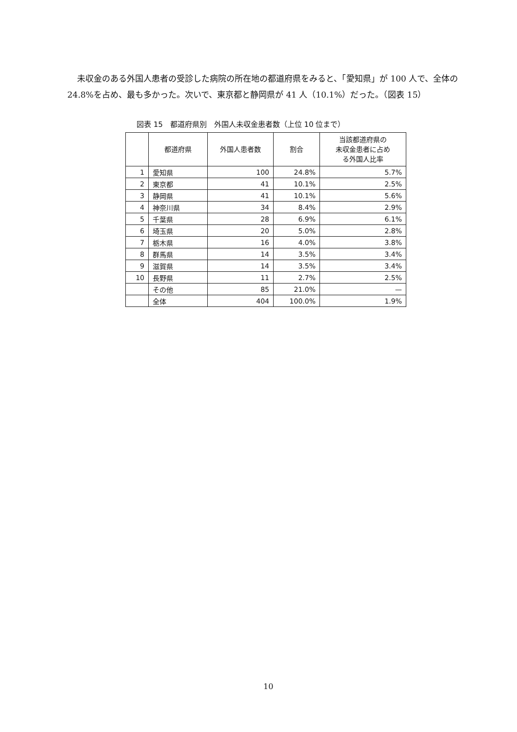未収金のある外国人患者の受診した病院の所在地の都道府県をみると、「愛知県」が 100 人で、全体の 24.8%を占め、最も多かった。次いで、東京都と静岡県が 41 人（10.1%）だった。（図表 15）
図表 15　都道府県別　外国人未収金患者数（上位 10 位まで）
| | 都道府県 | 外国人患者数 | 割合 | 当該都道府県の 未収金患者に占め る外国人比率 |
| --- | --- | --- | --- | --- |
| 1 | 愛知県 | 100 | 24.8% | 5.7% |
| 2 | 東京都 | 41 | 10.1% | 2.5% |
| 3 | 静岡県 | 41 | 10.1% | 5.6% |
| 4 | 神奈川県 | 34 | 8.4% | 2.9% |
| 5 | 千葉県 | 28 | 6.9% | 6.1% |
| 6 | 埼玉県 | 20 | 5.0% | 2.8% |
| 7 | 栃木県 | 16 | 4.0% | 3.8% |
| 8 | 群馬県 | 14 | 3.5% | 3.4% |
| 9 | 滋賀県 | 14 | 3.5% | 3.4% |
| 10 | 長野県 | 11 | 2.7% | 2.5% |
| | その他 | 85 | 21.0% | — |
| | 全体 | 404 | 100.0% | 1.9% |
10